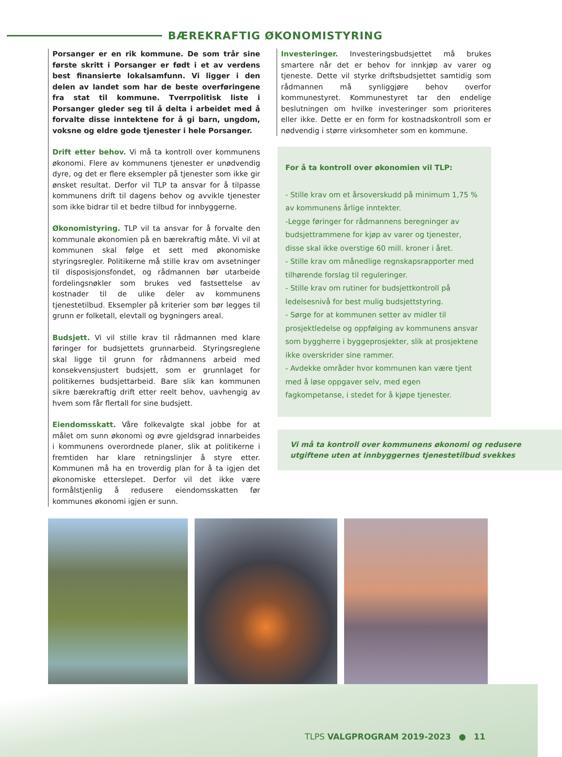BÆREKRAFTIG ØKONOMISTYRING
Porsanger er en rik kommune. De som trår sine første skritt i Porsanger er født i et av verdens best finansierte lokalsamfunn. Vi ligger i den delen av landet som har de beste overføringene fra stat til kommune. Tverrpolitisk liste i Porsanger gleder seg til å delta i arbeidet med å forvalte disse inntektene for å gi barn, ungdom, voksne og eldre gode tjenester i hele Porsanger.
Drift etter behov. Vi må ta kontroll over kommunens økonomi. Flere av kommunens tjenester er unødvendig dyre, og det er flere eksempler på tjenester som ikke gir ønsket resultat. Derfor vil TLP ta ansvar for å tilpasse kommunens drift til dagens behov og avvikle tjenester som ikke bidrar til et bedre tilbud for innbyggerne.
Økonomistyring. TLP vil ta ansvar for å forvalte den kommunale økonomien på en bærekraftig måte. Vi vil at kommunen skal følge et sett med økonomiske styringsregler. Politikerne må stille krav om avsetninger til disposisjonsfondet, og rådmannen bør utarbeide fordelingsnøkler som brukes ved fastsettelse av kostnader til de ulike deler av kommunens tjenestetilbud. Eksempler på kriterier som bør legges til grunn er folketall, elevtall og bygningers areal.
Budsjett. Vi vil stille krav til rådmannen med klare føringer for budsjettets grunnarbeid. Styringsreglene skal ligge til grunn for rådmannens arbeid med konsekvensjustert budsjett, som er grunnlaget for politikernes budsjettarbeid. Bare slik kan kommunen sikre bærekraftig drift etter reelt behov, uavhengig av hvem som får flertall for sine budsjett.
Eiendomsskatt. Våre folkevalgte skal jobbe for at målet om sunn økonomi og øvre gjeldsgrad innarbeides i kommunens overordnede planer, slik at politikerne i fremtiden har klare retningslinjer å styre etter. Kommunen må ha en troverdig plan for å ta igjen det økonomiske etterslepet. Derfor vil det ikke være formålstjenlig å redusere eiendomsskatten før kommunes økonomi igjen er sunn.
Investeringer. Investeringsbudsjettet må brukes smartere når det er behov for innkjøp av varer og tjeneste. Dette vil styrke driftsbudsjettet samtidig som rådmannen må synliggjøre behov overfor kommunestyret. Kommunestyret tar den endelige beslutningen om hvilke investeringer som prioriteres eller ikke. Dette er en form for kostnadskontroll som er nødvendig i større virksomheter som en kommune.
For å ta kontroll over økonomien vil TLP:
- Stille krav om et årsoverskudd på minimum 1,75 % av kommunens årlige inntekter.
-Legge føringer for rådmannens beregninger av budsjettrammene for kjøp av varer og tjenester, disse skal ikke overstige 60 mill. kroner i året.
- Stille krav om månedlige regnskapsrapporter med tilhørende forslag til reguleringer.
- Stille krav om rutiner for budsjettkontroll på ledelsesnivå for best mulig budsjettstyring.
- Sørge for at kommunen setter av midler til prosjektledelse og oppfølging av kommunens ansvar som byggherre i byggeprosjekter, slik at prosjektene ikke overskrider sine rammer.
- Avdekke områder hvor kommunen kan være tjent med å løse oppgaver selv, med egen fagkompetanse, i stedet for å kjøpe tjenester.
Vi må ta kontroll over kommunens økonomi og redusere
utgiftene uten at innbyggernes tjenestetilbud svekkes
TLPS VALGPROGRAM 2019-2023 ● 11